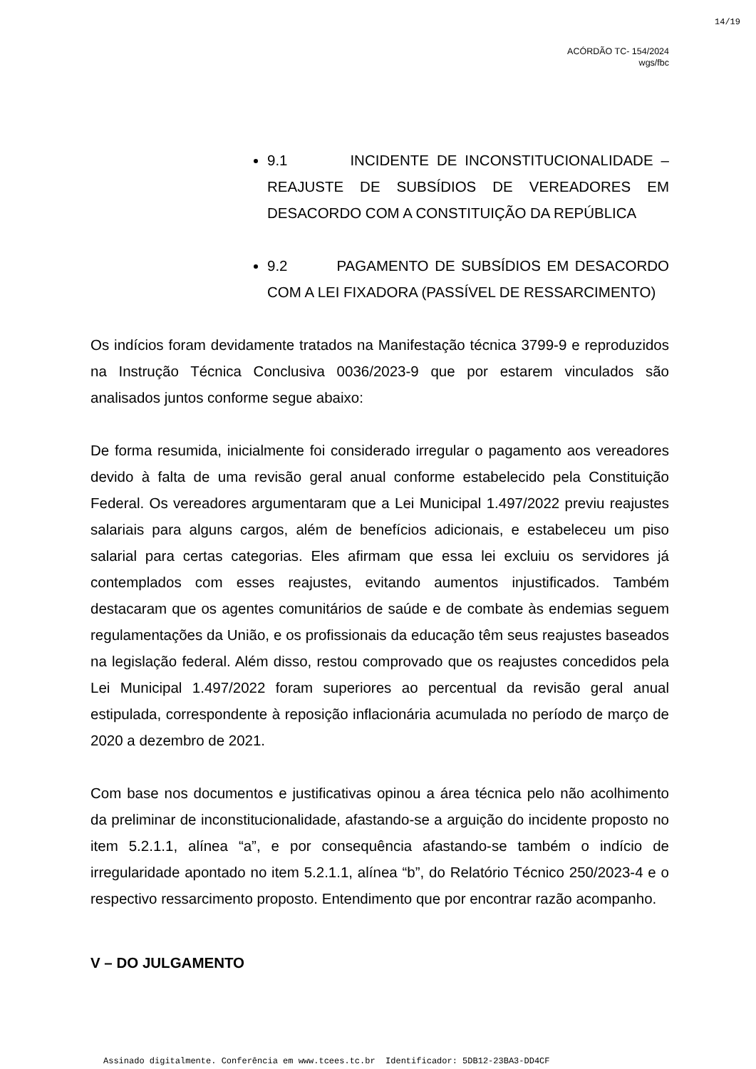14/19
ACÓRDÃO TC- 154/2024
wgs/fbc
9.1 INCIDENTE DE INCONSTITUCIONALIDADE – REAJUSTE DE SUBSÍDIOS DE VEREADORES EM DESACORDO COM A CONSTITUIÇÃO DA REPÚBLICA
9.2 PAGAMENTO DE SUBSÍDIOS EM DESACORDO COM A LEI FIXADORA (PASSÍVEL DE RESSARCIMENTO)
Os indícios foram devidamente tratados na Manifestação técnica 3799-9 e reproduzidos na Instrução Técnica Conclusiva 0036/2023-9 que por estarem vinculados são analisados juntos conforme segue abaixo:
De forma resumida, inicialmente foi considerado irregular o pagamento aos vereadores devido à falta de uma revisão geral anual conforme estabelecido pela Constituição Federal. Os vereadores argumentaram que a Lei Municipal 1.497/2022 previu reajustes salariais para alguns cargos, além de benefícios adicionais, e estabeleceu um piso salarial para certas categorias. Eles afirmam que essa lei excluiu os servidores já contemplados com esses reajustes, evitando aumentos injustificados. Também destacaram que os agentes comunitários de saúde e de combate às endemias seguem regulamentações da União, e os profissionais da educação têm seus reajustes baseados na legislação federal. Além disso, restou comprovado que os reajustes concedidos pela Lei Municipal 1.497/2022 foram superiores ao percentual da revisão geral anual estipulada, correspondente à reposição inflacionária acumulada no período de março de 2020 a dezembro de 2021.
Com base nos documentos e justificativas opinou a área técnica pelo não acolhimento da preliminar de inconstitucionalidade, afastando-se a arguição do incidente proposto no item 5.2.1.1, alínea “a”, e por consequência afastando-se também o indício de irregularidade apontado no item 5.2.1.1, alínea “b”, do Relatório Técnico 250/2023-4 e o respectivo ressarcimento proposto. Entendimento que por encontrar razão acompanho.
V – DO JULGAMENTO
Assinado digitalmente. Conferência em www.tcees.tc.br Identificador: 5DB12-23BA3-DD4CF